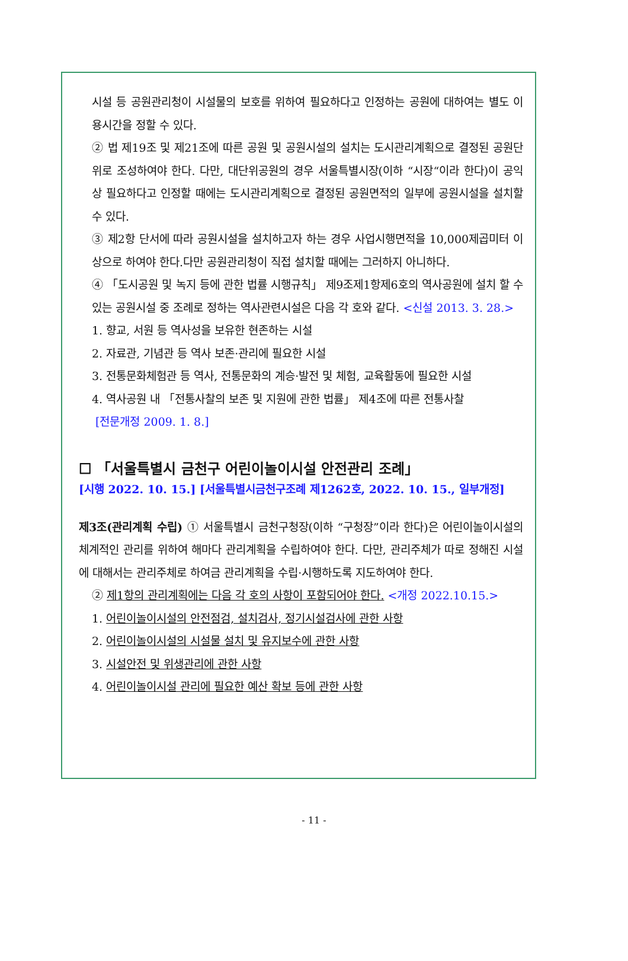시설 등 공원관리청이 시설물의 보호를 위하여 필요하다고 인정하는 공원에 대하여는 별도 이용시간을 정할 수 있다.
② 법 제19조 및 제21조에 따른 공원 및 공원시설의 설치는 도시관리계획으로 결정된 공원단위로 조성하여야 한다. 다만, 대단위공원의 경우 서울특별시장(이하 “시장“이라 한다)이 공익상 필요하다고 인정할 때에는 도시관리계획으로 결정된 공원면적의 일부에 공원시설을 설치할 수 있다.
③ 제2항 단서에 따라 공원시설을 설치하고자 하는 경우 사업시행면적을 10,000제곱미터 이상으로 하여야 한다.다만 공원관리청이 직접 설치할 때에는 그러하지 아니하다.
④ 「도시공원 및 녹지 등에 관한 법률 시행규칙」 제9조제1항제6호의 역사공원에 설치 할 수 있는 공원시설 중 조례로 정하는 역사관련시설은 다음 각 호와 같다. <신설 2013. 3. 28.>
1. 향교, 서원 등 역사성을 보유한 현존하는 시설
2. 자료관, 기념관 등 역사 보존·관리에 필요한 시설
3. 전통문화체험관 등 역사, 전통문화의 계승·발전 및 체험, 교육활동에 필요한 시설
4. 역사공원 내 「전통사찰의 보존 및 지원에 관한 법률」 제4조에 따른 전통사찰
[전문개정 2009. 1. 8.]
☐ 「서울특별시 금천구 어린이놀이시설 안전관리 조례」
[시행 2022. 10. 15.] [서울특별시금천구조례 제1262호, 2022. 10. 15., 일부개정]
제3조(관리계획 수립) ① 서울특별시 금천구청장(이하 “구청장”이라 한다)은 어린이놀이시설의 체계적인 관리를 위하여 해마다 관리계획을 수립하여야 한다. 다만, 관리주체가 따로 정해진 시설에 대해서는 관리주체로 하여금 관리계획을 수립·시행하도록 지도하여야 한다.
② 제1항의 관리계획에는 다음 각 호의 사항이 포함되어야 한다. <개정 2022.10.15.>
1. 어린이놀이시설의 안전점검, 설치검사, 정기시설검사에 관한 사항
2. 어린이놀이시설의 시설물 설치 및 유지보수에 관한 사항
3. 시설안전 및 위생관리에 관한 사항
4. 어린이놀이시설 관리에 필요한 예산 확보 등에 관한 사항
- 11 -